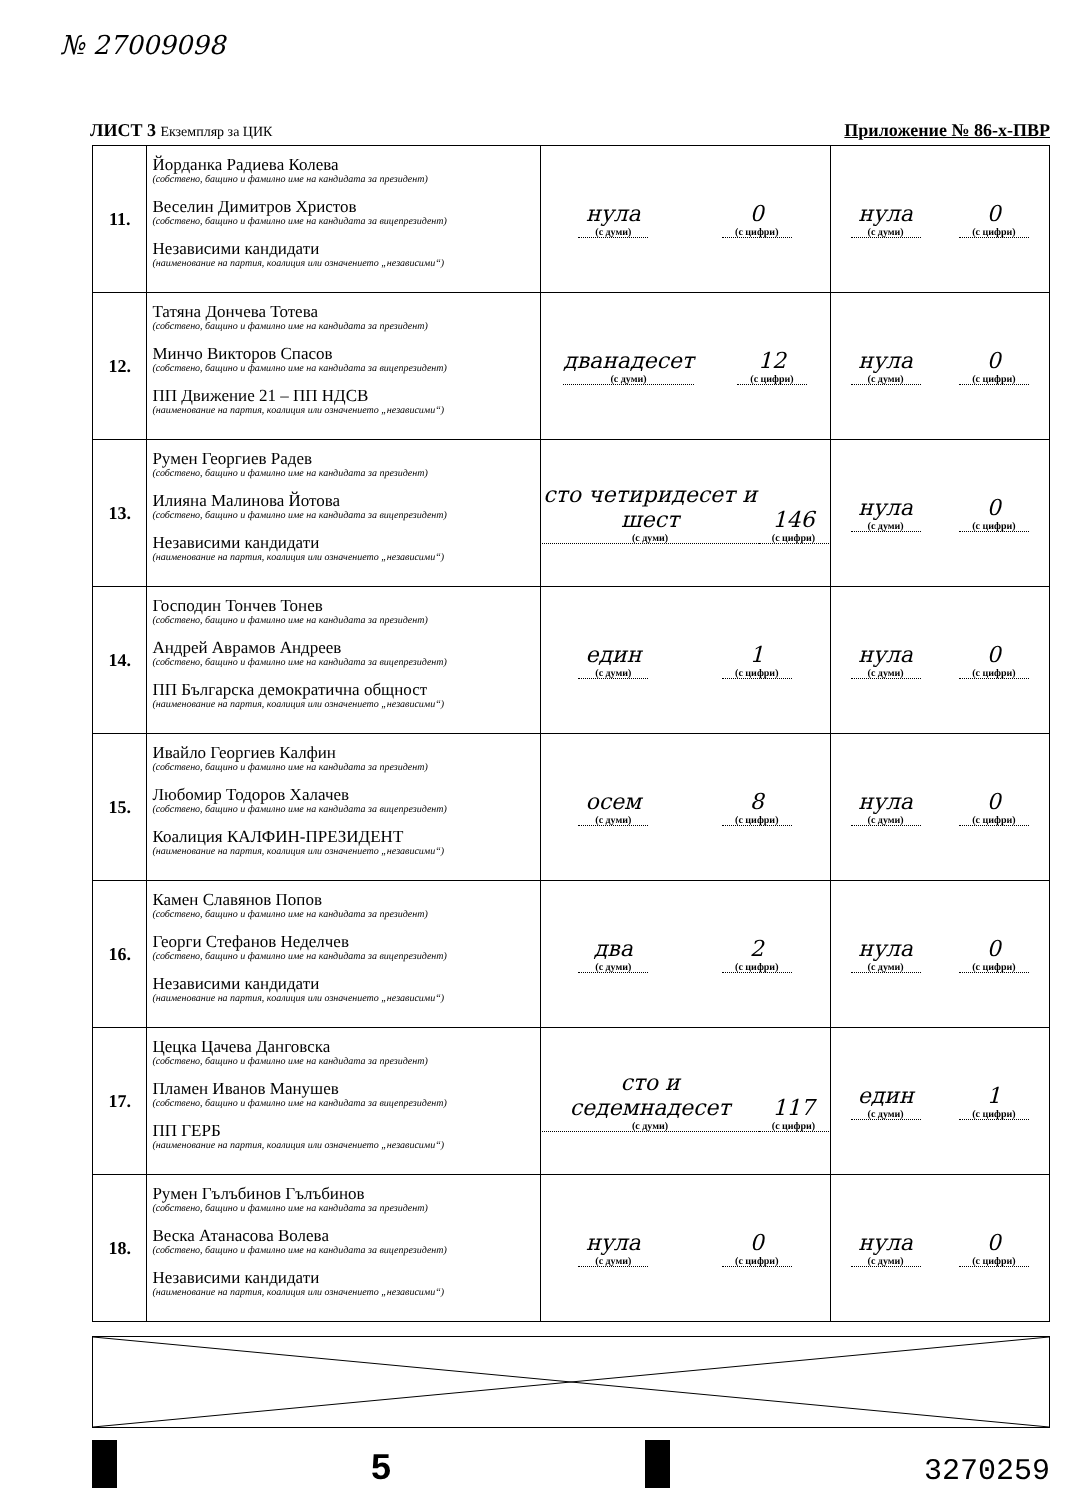№ 27009098
ЛИСТ 3 Екземпляр за ЦИК Приложение № 86-х-ПВР
| 11. | Йорданка Радиева Колева (собствено, бащино и фамилно име на кандидата за президент) Веселин Димитров Христов (собствено, бащино и фамилно име на кандидата за вицепрезидент) Независими кандидати (наименование на партия, коалиция или означението „независими“) | нула (с думи) 0 (с цифри) | нула (с думи) 0 (с цифри) |
| 12. | Татяна Дончева Тотева (собствено, бащино и фамилно име на кандидата за президент) Минчо Викторов Спасов (собствено, бащино и фамилно име на кандидата за вицепрезидент) ПП Движение 21 – ПП НДСВ (наименование на партия, коалиция или означението „независими“) | дванадесет (с думи) 12 (с цифри) | нула (с думи) 0 (с цифри) |
| 13. | Румен Георгиев Радев (собствено, бащино и фамилно име на кандидата за президент) Илияна Малинова Йотова (собствено, бащино и фамилно име на кандидата за вицепрезидент) Независими кандидати (наименование на партия, коалиция или означението „независими“) | сто четиридесет и шест (с думи) 146 (с цифри) | нула (с думи) 0 (с цифри) |
| 14. | Господин Тончев Тонев (собствено, бащино и фамилно име на кандидата за президент) Андрей Аврамов Андреев (собствено, бащино и фамилно име на кандидата за вицепрезидент) ПП Българска демократична общност (наименование на партия, коалиция или означението „независими“) | един (с думи) 1 (с цифри) | нула (с думи) 0 (с цифри) |
| 15. | Ивайло Георгиев Калфин (собствено, бащино и фамилно име на кандидата за президент) Любомир Тодоров Халачев (собствено, бащино и фамилно име на кандидата за вицепрезидент) Коалиция КАЛФИН-ПРЕЗИДЕНТ (наименование на партия, коалиция или означението „независими“) | осем (с думи) 8 (с цифри) | нула (с думи) 0 (с цифри) |
| 16. | Камен Славянов Попов (собствено, бащино и фамилно име на кандидата за президент) Георги Стефанов Неделчев (собствено, бащино и фамилно име на кандидата за вицепрезидент) Независими кандидати (наименование на партия, коалиция или означението „независими“) | два (с думи) 2 (с цифри) | нула (с думи) 0 (с цифри) |
| 17. | Цецка Цачева Данговска (собствено, бащино и фамилно име на кандидата за президент) Пламен Иванов Манушев (собствено, бащино и фамилно име на кандидата за вицепрезидент) ПП ГЕРБ (наименование на партия, коалиция или означението „независими“) | сто и седемнадесет (с думи) 117 (с цифри) | един (с думи) 1 (с цифри) |
| 18. | Румен Гълъбинов Гълъбинов (собствено, бащино и фамилно име на кандидата за президент) Веска Атанасова Волева (собствено, бащино и фамилно име на кандидата за вицепрезидент) Независими кандидати (наименование на партия, коалиция или означението „независими“) | нула (с думи) 0 (с цифри) | нула (с думи) 0 (с цифри) |
5
3270259